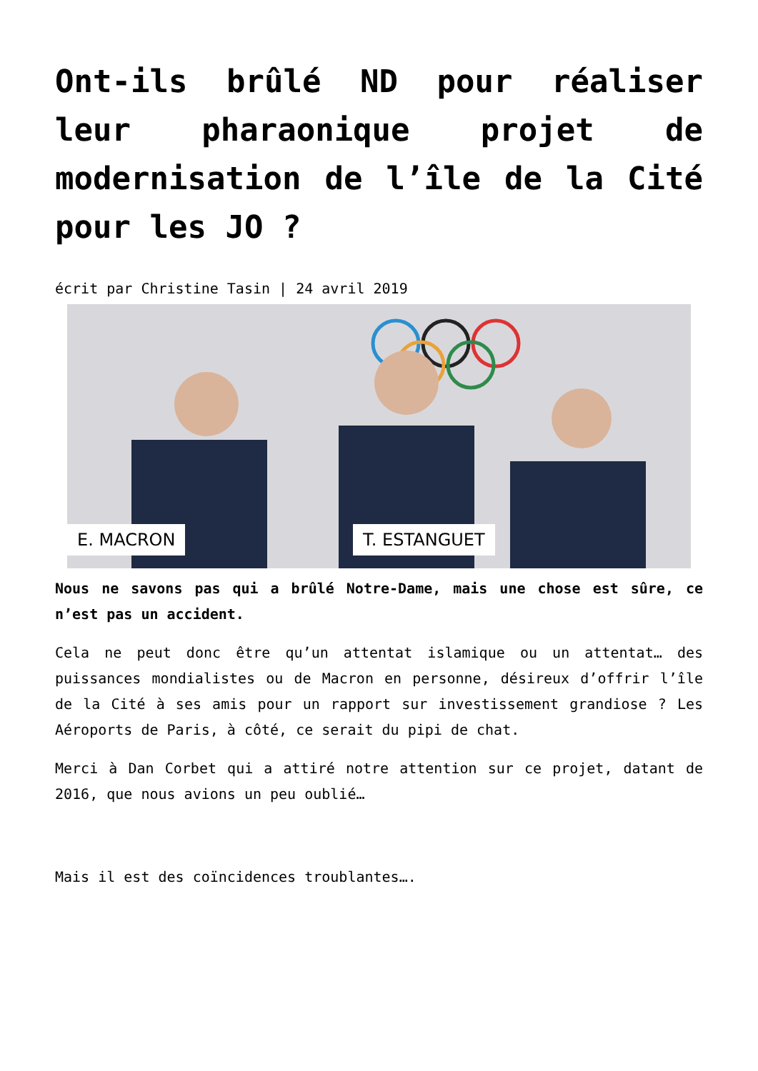Ont-ils brûlé ND pour réaliser leur pharaonique projet de modernisation de l’île de la Cité pour les JO ?
écrit par Christine Tasin | 24 avril 2019
E. MACRON T. ESTANGUET
Nous ne savons pas qui a brûlé Notre-Dame, mais une chose est sûre, ce n’est pas un accident.
Cela ne peut donc être qu’un attentat islamique ou un attentat… des puissances mondialistes ou de Macron en personne, désireux d’offrir l’île de la Cité à ses amis pour un rapport sur investissement grandiose ? Les Aéroports de Paris, à côté, ce serait du pipi de chat.
Merci à Dan Corbet qui a attiré notre attention sur ce projet, datant de 2016, que nous avions un peu oublié…
Mais il est des coïncidences troublantes….